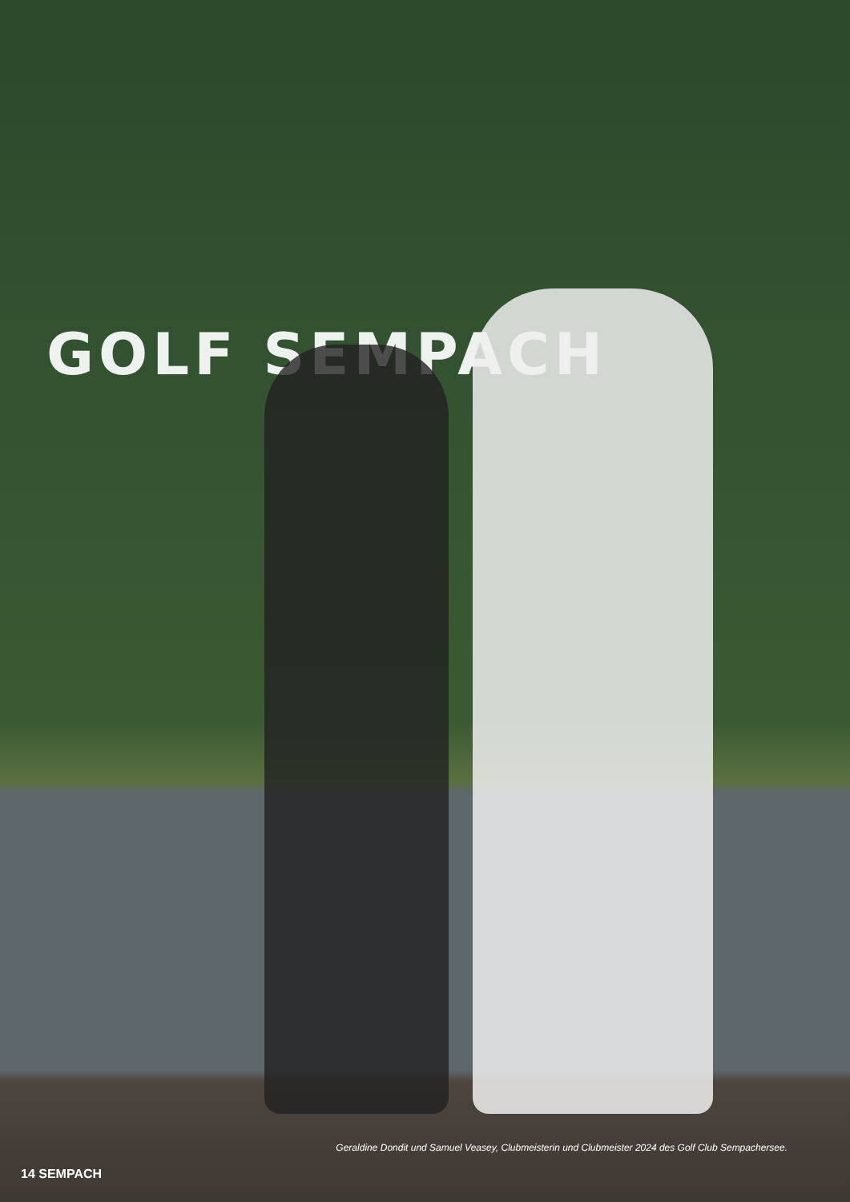GOLF SEMPACH
Geraldine Dondit und Samuel Veasey, Clubmeisterin und Clubmeister 2024 des Golf Club Sempachersee.
14 SEMPACH